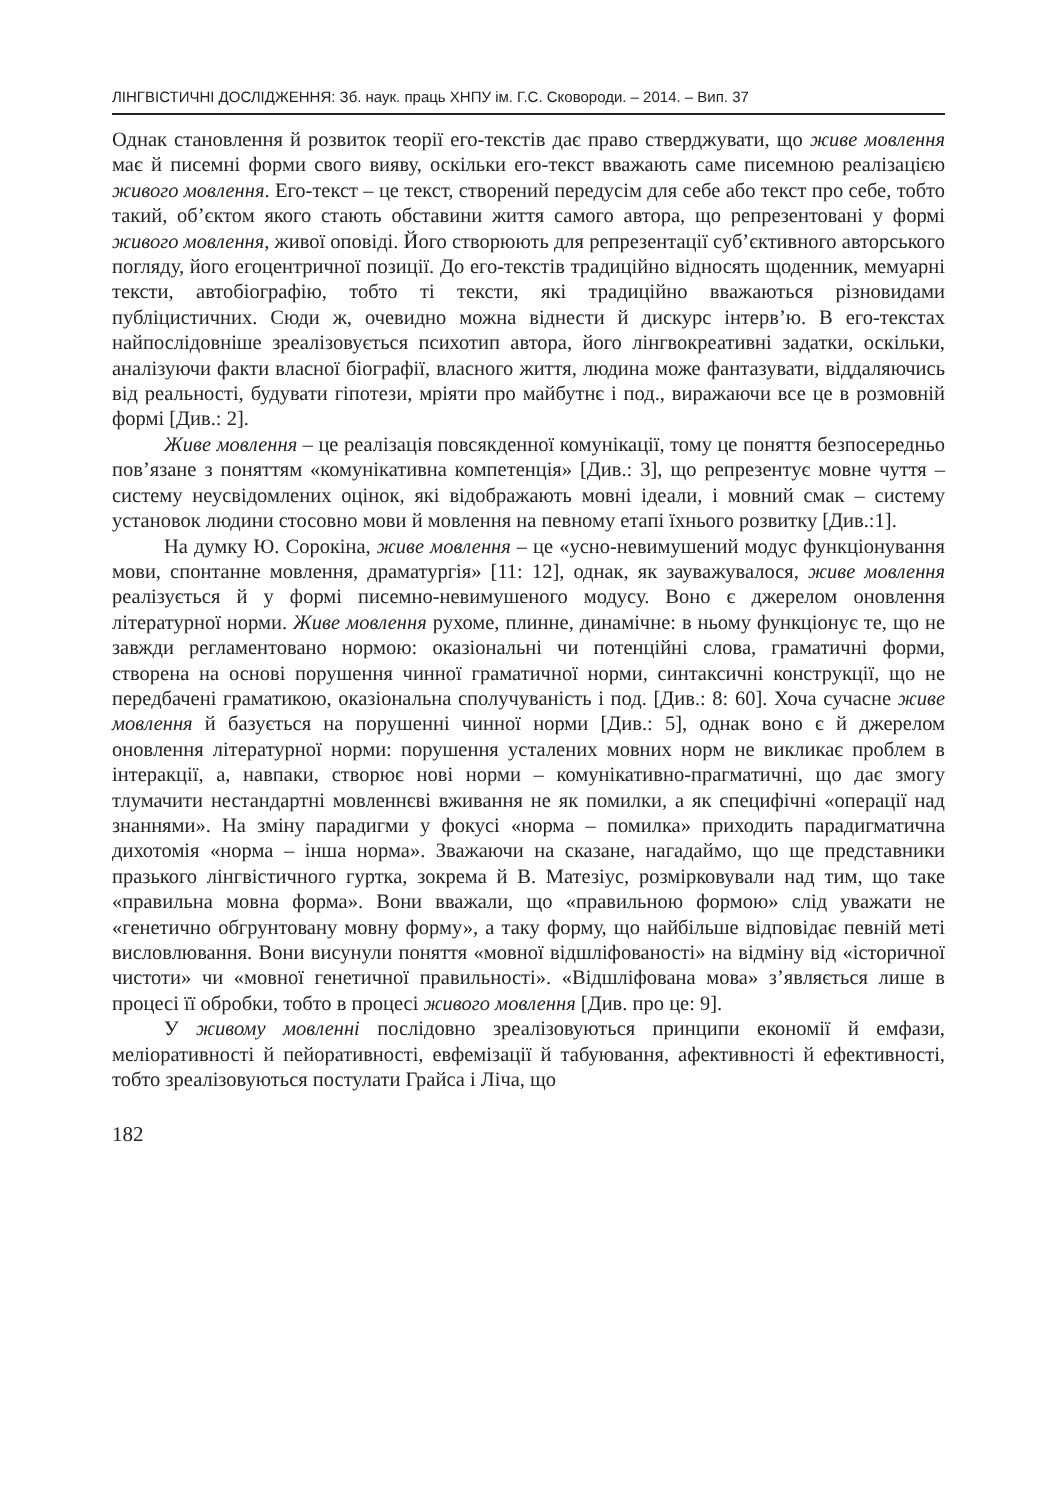ЛІНГВІСТИЧНІ ДОСЛІДЖЕННЯ: Зб. наук. праць ХНПУ ім. Г.С. Сковороди. – 2014. – Вип. 37
Однак становлення й розвиток теорії его-текстів дає право стверджувати, що живе мовлення має й писемні форми свого вияву, оскільки его-текст вважають саме писемною реалізацією живого мовлення. Его-текст – це текст, створений передусім для себе або текст про себе, тобто такий, об’єктом якого стають обставини життя самого автора, що репрезентовані у формі живого мовлення, живої оповіді. Його створюють для репрезентації суб’єктивного авторського погляду, його егоцентричної позиції. До его-текстів традиційно відносять щоденник, мемуарні тексти, автобіографію, тобто ті тексти, які традиційно вважаються різновидами публіцистичних. Сюди ж, очевидно можна віднести й дискурс інтерв’ю. В его-текстах найпослідовніше зреалізовується психотип автора, його лінгвокреативні задатки, оскільки, аналізуючи факти власної біографії, власного життя, людина може фантазувати, віддаляючись від реальності, будувати гіпотези, мріяти про майбутнє і под., виражаючи все це в розмовній формі [Див.: 2].
Живе мовлення – це реалізація повсякденної комунікації, тому це поняття безпосередньо пов’язане з поняттям «комунікативна компетенція» [Див.: 3], що репрезентує мовне чуття – систему неусвідомлених оцінок, які відображають мовні ідеали, і мовний смак – систему установок людини стосовно мови й мовлення на певному етапі їхнього розвитку [Див.:1].
На думку Ю. Сорокіна, живе мовлення – це «усно-невимушений модус функціонування мови, спонтанне мовлення, драматургія» [11: 12], однак, як зауважувалося, живе мовлення реалізується й у формі писемно-невимушеного модусу. Воно є джерелом оновлення літературної норми. Живе мовлення рухоме, плинне, динамічне: в ньому функціонує те, що не завжди регламентовано нормою: оказіональні чи потенційні слова, граматичні форми, створена на основі порушення чинної граматичної норми, синтаксичні конструкції, що не передбачені граматикою, оказіональна сполучуваність і под. [Див.: 8: 60]. Хоча сучасне живе мовлення й базується на порушенні чинної норми [Див.: 5], однак воно є й джерелом оновлення літературної норми: порушення усталених мовних норм не викликає проблем в інтеракції, а, навпаки, створює нові норми – комунікативно-прагматичні, що дає змогу тлумачити нестандартні мовленнєві вживання не як помилки, а як специфічні «операції над знаннями». На зміну парадигми у фокусі «норма – помилка» приходить парадигматична дихотомія «норма – інша норма». Зважаючи на сказане, нагадаймо, що ще представники празького лінгвістичного гуртка, зокрема й В. Матезіус, розмірковували над тим, що таке «правильна мовна форма». Вони вважали, що «правильною формою» слід уважати не «генетично обгрунтовану мовну форму», а таку форму, що найбільше відповідає певній меті висловлювання. Вони висунули поняття «мовної відшліфованості» на відміну від «історичної чистоти» чи «мовної генетичної правильності». «Відшліфована мова» з’являється лише в процесі її обробки, тобто в процесі живого мовлення [Див. про це: 9].
У живому мовленні послідовно зреалізовуються принципи економії й емфази, меліоративності й пейоративності, евфемізації й табуювання, афективності й ефективності, тобто зреалізовуються постулати Грайса і Ліча, що
182